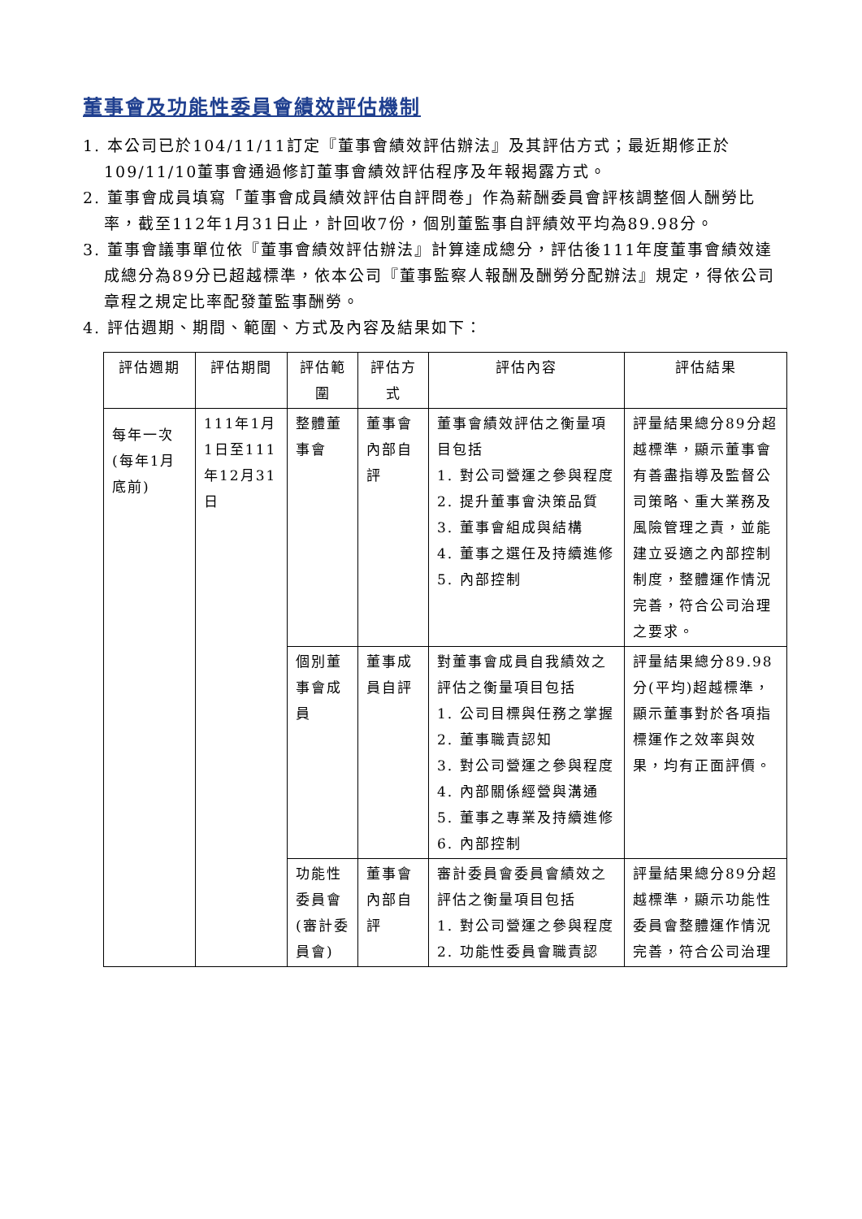董事會及功能性委員會績效評估機制
1. 本公司已於104/11/11訂定『董事會績效評估辦法』及其評估方式；最近期修正於109/11/10董事會通過修訂董事會績效評估程序及年報揭露方式。
2. 董事會成員填寫「董事會成員績效評估自評問卷」作為薪酬委員會評核調整個人酬勞比率，截至112年1月31日止，計回收7份，個別董監事自評績效平均為89.98分。
3. 董事會議事單位依『董事會績效評估辦法』計算達成總分，評估後111年度董事會績效達成總分為89分已超越標準，依本公司『董事監察人報酬及酬勞分配辦法』規定，得依公司章程之規定比率配發董監事酬勞。
4. 評估週期、期間、範圍、方式及內容及結果如下：
| 評估週期 | 評估期間 | 評估範圍 | 評估方式 | 評估內容 | 評估結果 |
| --- | --- | --- | --- | --- | --- |
| 每年一次(每年1月底前) | 111年1月1日至111年12月31日 | 整體董事會 | 董事會內部自評 | 董事會績效評估之衡量項目包括 1. 對公司營運之參與程度 2. 提升董事會決策品質 3. 董事會組成與結構 4. 董事之選任及持續進修 5. 內部控制 | 評量結果總分89分超越標準，顯示董事會有善盡指導及監督公司策略、重大業務及風險管理之責，並能建立妥適之內部控制制度，整體運作情況完善，符合公司治理之要求。 |
| | | 個別董事會成員 | 董事成員自評 | 對董事會成員自我績效之評估之衡量項目包括 1. 公司目標與任務之掌握 2. 董事職責認知 3. 對公司營運之參與程度 4. 內部關係經營與溝通 5. 董事之專業及持續進修 6. 內部控制 | 評量結果總分89.98分(平均)超越標準，顯示董事對於各項指標運作之效率與效果，均有正面評價。 |
| | | 功能性委員會(審計委員會) | 董事會內部自評 | 審計委員會委員會績效之評估之衡量項目包括 1. 對公司營運之參與程度 2. 功能性委員會職責認 | 評量結果總分89分超越標準，顯示功能性委員會整體運作情況完善，符合公司治理 |